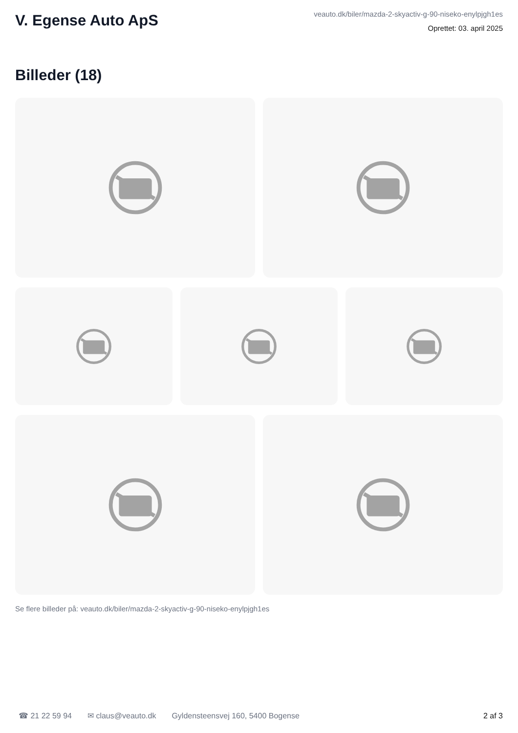V. Egense Auto ApS
veauto.dk/biler/mazda-2-skyactiv-g-90-niseko-enylpjgh1es
Oprettet: 03. april 2025
Billeder (18)
Se flere billeder på: veauto.dk/biler/mazda-2-skyactiv-g-90-niseko-enylpjgh1es
☎ 21 22 59 94 ✉ claus@veauto.dk Gyldensteensvej 160, 5400 Bogense 2 af 3